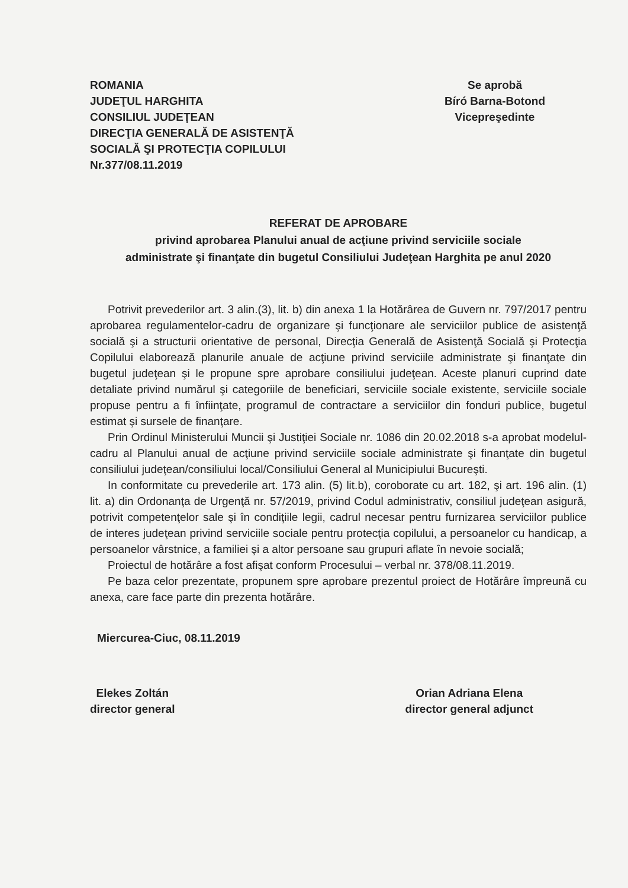ROMANIA
JUDEŢUL HARGHITA
CONSILIUL JUDEŢEAN
DIRECŢIA GENERALĂ DE ASISTENŢĂ
SOCIALĂ ŞI PROTECŢIA COPILULUI
Nr.377/08.11.2019
Se aprobă
Bíró Barna-Botond
Vicepreşedinte
REFERAT DE APROBARE
privind aprobarea Planului anual de acţiune privind serviciile sociale
administrate şi finanţate din bugetul Consiliului Judeţean Harghita pe anul 2020
Potrivit prevederilor art. 3 alin.(3), lit. b) din anexa 1 la Hotărârea de Guvern nr. 797/2017 pentru aprobarea regulamentelor-cadru de organizare şi funcţionare ale serviciilor publice de asistenţă socială şi a structurii orientative de personal, Direcţia Generală de Asistenţă Socială şi Protecţia Copilului elaborează planurile anuale de acţiune privind serviciile administrate şi finanţate din bugetul judeţean şi le propune spre aprobare consiliului judeţean. Aceste planuri cuprind date detaliate privind numărul şi categoriile de beneficiari, serviciile sociale existente, serviciile sociale propuse pentru a fi înfiinţate, programul de contractare a serviciilor din fonduri publice, bugetul estimat şi sursele de finanţare.
Prin Ordinul Ministerului Muncii şi Justiţiei Sociale nr. 1086 din 20.02.2018 s-a aprobat modelul-cadru al Planului anual de acţiune privind serviciile sociale administrate şi finanţate din bugetul consiliului judeţean/consiliului local/Consiliului General al Municipiului Bucureşti.
In conformitate cu prevederile art. 173 alin. (5) lit.b), coroborate cu art. 182, şi art. 196 alin. (1) lit. a) din Ordonanţa de Urgenţă nr. 57/2019, privind Codul administrativ, consiliul judeţean asigură, potrivit competenţelor sale şi în condiţiile legii, cadrul necesar pentru furnizarea serviciilor publice de interes judeţean privind serviciile sociale pentru protecţia copilului, a persoanelor cu handicap, a persoanelor vârstnice, a familiei şi a altor persoane sau grupuri aflate în nevoie socială;
Proiectul de hotărâre a fost afişat conform Procesului – verbal nr. 378/08.11.2019.
Pe baza celor prezentate, propunem spre aprobare prezentul proiect de Hotărâre împreună cu anexa, care face parte din prezenta hotărâre.
Miercurea-Ciuc, 08.11.2019
Elekes Zoltán
director general
Orian Adriana Elena
director general adjunct